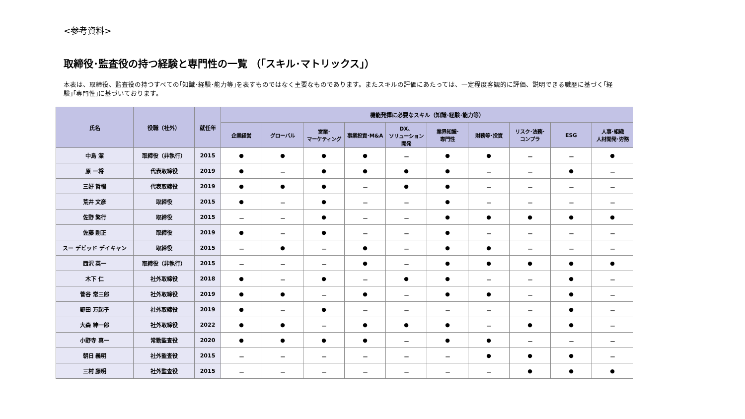<参考資料>
取締役･監査役の持つ経験と専門性の一覧 （｢スキル･マトリックス｣）
本表は、取締役、監査役の持つすべての｢知識･経験･能力等｣を表すものではなく主要なものであります。またスキルの評価にあたっては、一定程度客観的に評価、説明できる職歴に基づく｢経験｣｢専門性｣に基づいております。
| 氏名 | 役職（社外） | 就任年 | 機能発揮に必要なスキル（知識･経験･能力等） | | | | | | | | | |
| --- | --- | --- | --- | --- | --- | --- | --- | --- | --- | --- | --- | --- |
| | | | 企業経営 | グローバル | 営業･ マーケティング | 事業投資･M&A | DX、 ソリューション 開発 | 業界知識･ 専門性 | 財務等･投資 | リスク･法務･ コンプラ | ESG | 人事･組織 人材開発･労務 |
| 中島 潔 | 取締役（非執行） | 2015 | ● | ● | ● | ● | － | ● | ● | － | － | ● |
| 原 一将 | 代表取締役 | 2019 | ● | － | ● | ● | ● | ● | － | － | ● | － |
| 三好 哲暢 | 代表取締役 | 2019 | ● | ● | ● | － | ● | ● | － | － | － | － |
| 荒井 文彦 | 取締役 | 2015 | ● | － | ● | － | － | ● | － | － | － | － |
| 佐野 繁行 | 取締役 | 2015 | － | － | ● | － | － | ● | ● | ● | ● | ● |
| 佐藤 剛正 | 取締役 | 2019 | ● | － | ● | － | － | ● | － | － | － | － |
| スー デビッド デイキャン | 取締役 | 2015 | － | ● | － | ● | － | ● | ● | － | － | － |
| 西沢 英一 | 取締役（非執行） | 2015 | － | － | － | ● | － | ● | ● | ● | ● | ● |
| 木下 仁 | 社外取締役 | 2018 | ● | － | ● | － | ● | ● | － | － | ● | － |
| 菅谷 常三郎 | 社外取締役 | 2019 | ● | ● | － | ● | － | ● | ● | － | ● | － |
| 野田 万起子 | 社外取締役 | 2019 | ● | － | ● | － | － | － | － | － | ● | － |
| 大森 紳一郎 | 社外取締役 | 2022 | ● | ● | － | ● | ● | ● | － | ● | ● | － |
| 小野寺 真一 | 常勤監査役 | 2020 | ● | ● | ● | ● | － | ● | ● | － | － | － |
| 朝日 義明 | 社外監査役 | 2015 | － | － | － | － | － | － | ● | ● | ● | － |
| 三村 藤明 | 社外監査役 | 2015 | － | － | － | － | － | － | － | ● | ● | ● |